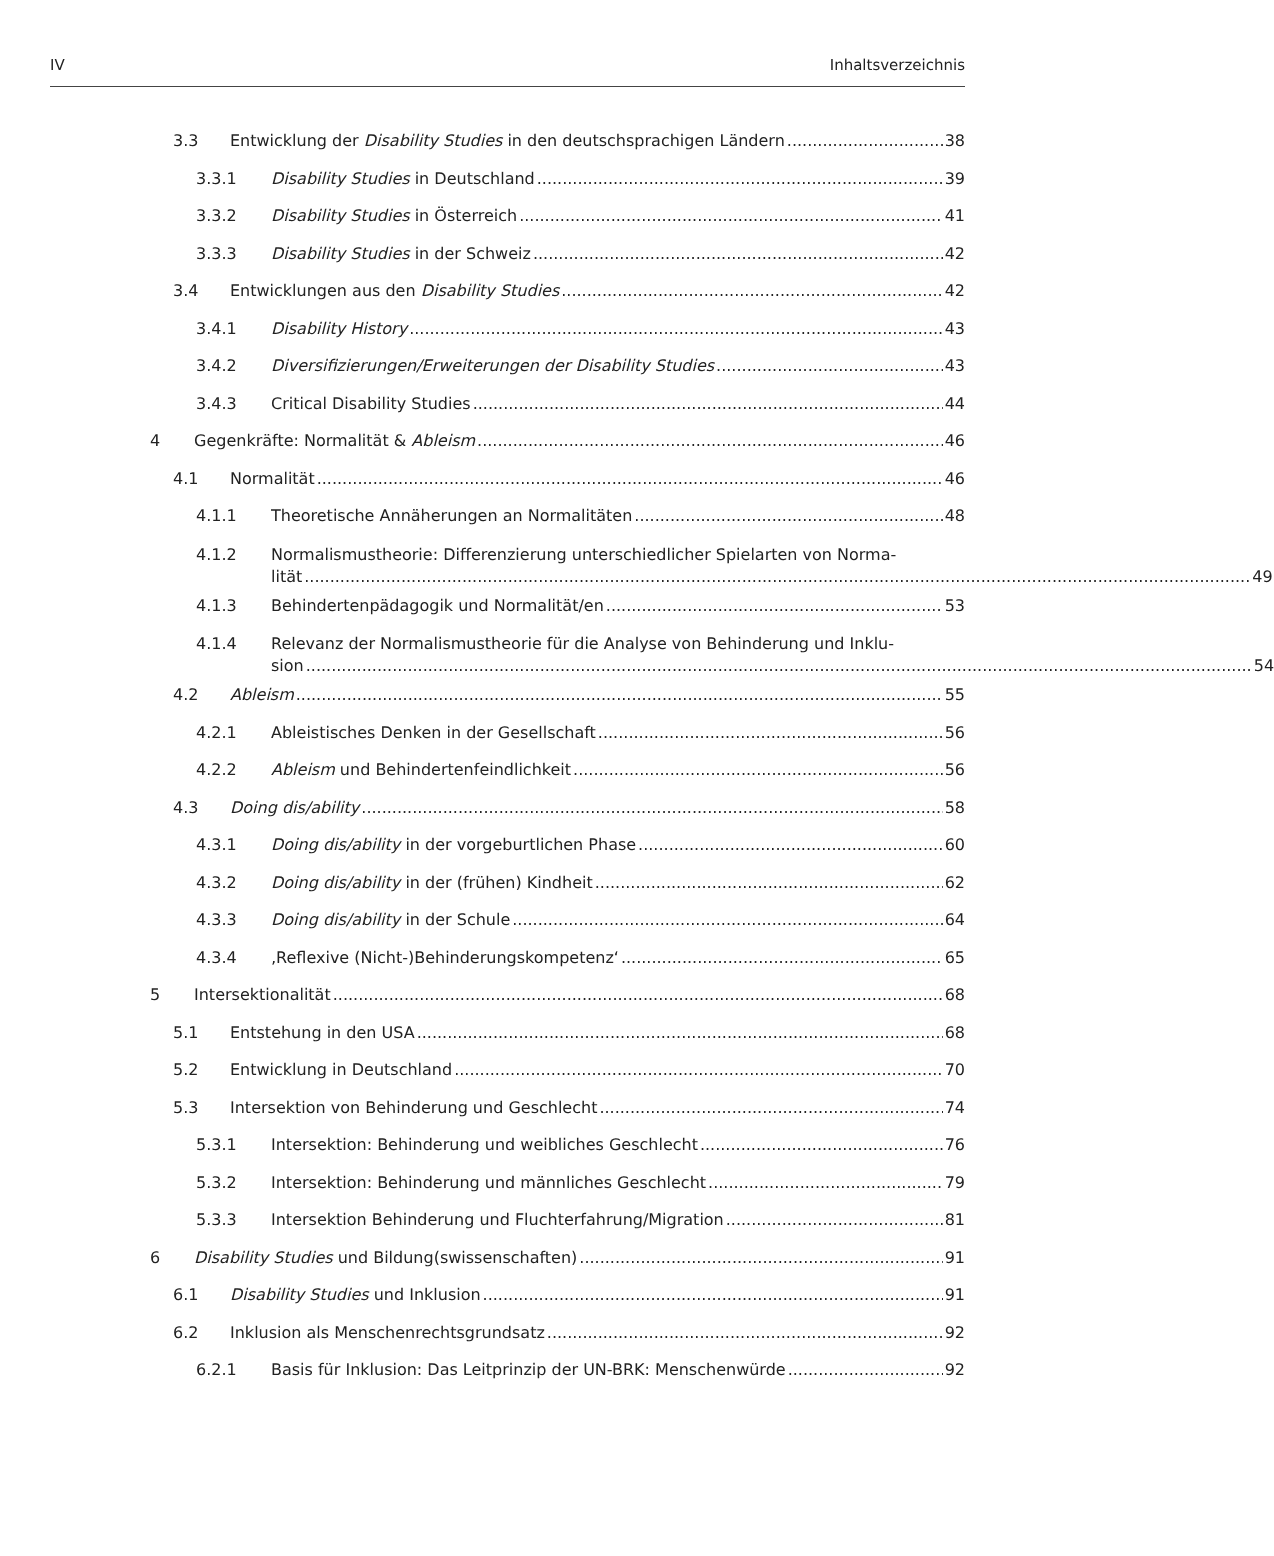IV Inhaltsverzeichnis
3.3 Entwicklung der Disability Studies in den deutschsprachigen Ländern 38
3.3.1 Disability Studies in Deutschland 39
3.3.2 Disability Studies in Österreich 41
3.3.3 Disability Studies in der Schweiz 42
3.4 Entwicklungen aus den Disability Studies 42
3.4.1 Disability History 43
3.4.2 Diversifizierungen/Erweiterungen der Disability Studies 43
3.4.3 Critical Disability Studies 44
4 Gegenkräfte: Normalität & Ableism 46
4.1 Normalität 46
4.1.1 Theoretische Annäherungen an Normalitäten 48
4.1.2
Normalismustheorie: Differenzierung unterschiedlicher Spielarten von Norma-
lität 49
4.1.3 Behindertenpädagogik und Normalität/en 53
4.1.4
Relevanz der Normalismustheorie für die Analyse von Behinderung und Inklu-
sion 54
4.2 Ableism 55
4.2.1 Ableistisches Denken in der Gesellschaft 56
4.2.2 Ableism und Behindertenfeindlichkeit 56
4.3 Doing dis/ability 58
4.3.1 Doing dis/ability in der vorgeburtlichen Phase 60
4.3.2 Doing dis/ability in der (frühen) Kindheit 62
4.3.3 Doing dis/ability in der Schule 64
4.3.4 ‚Reflexive (Nicht-)Behinderungskompetenz‘ 65
5 Intersektionalität 68
5.1 Entstehung in den USA 68
5.2 Entwicklung in Deutschland 70
5.3 Intersektion von Behinderung und Geschlecht 74
5.3.1 Intersektion: Behinderung und weibliches Geschlecht 76
5.3.2 Intersektion: Behinderung und männliches Geschlecht 79
5.3.3 Intersektion Behinderung und Fluchterfahrung/Migration 81
6 Disability Studies und Bildung(swissenschaften) 91
6.1 Disability Studies und Inklusion 91
6.2 Inklusion als Menschenrechtsgrundsatz 92
6.2.1 Basis für Inklusion: Das Leitprinzip der UN-BRK: Menschenwürde 92